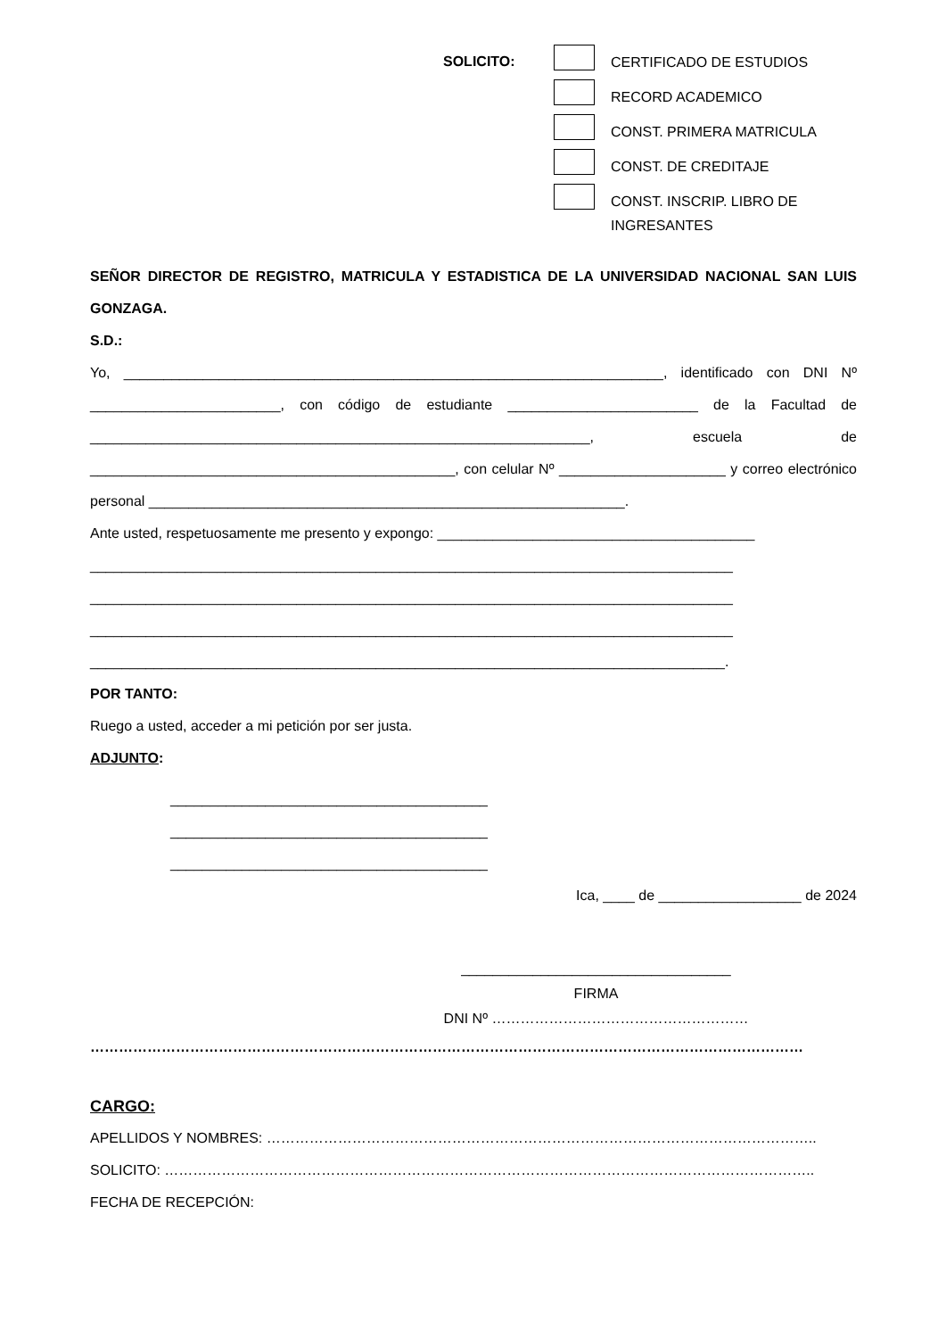SOLICITO:
CERTIFICADO DE ESTUDIOS
RECORD ACADEMICO
CONST. PRIMERA MATRICULA
CONST. DE CREDITAJE
CONST. INSCRIP. LIBRO DE
INGRESANTES
SEÑOR DIRECTOR DE REGISTRO, MATRICULA Y ESTADISTICA DE LA UNIVERSIDAD NACIONAL SAN LUIS GONZAGA.
S.D.:
Yo, ____________________________________________________________________, identificado con DNI Nº ________________________, con código de estudiante ________________________ de la Facultad de _______________________________________________________________, escuela de ______________________________________________, con celular Nº _____________________ y correo electrónico personal ____________________________________________________________.
Ante usted, respetuosamente me presento y expongo: ________________________________________
_________________________________________________________________________________
_________________________________________________________________________________
_________________________________________________________________________________
________________________________________________________________________________.
POR TANTO:
Ruego a usted, acceder a mi petición por ser justa.
ADJUNTO:
________________________________________
________________________________________
________________________________________
Ica, ____ de __________________ de 2024
__________________________________
FIRMA
DNI Nº ………………………………………………
……………………………………………………………………………………………………………………………………
CARGO:
APELLIDOS Y NOMBRES: ……………………………………………………………………………………………………..
SOLICITO: ………………………………………………………………………………………………………………………..
FECHA DE RECEPCIÓN: